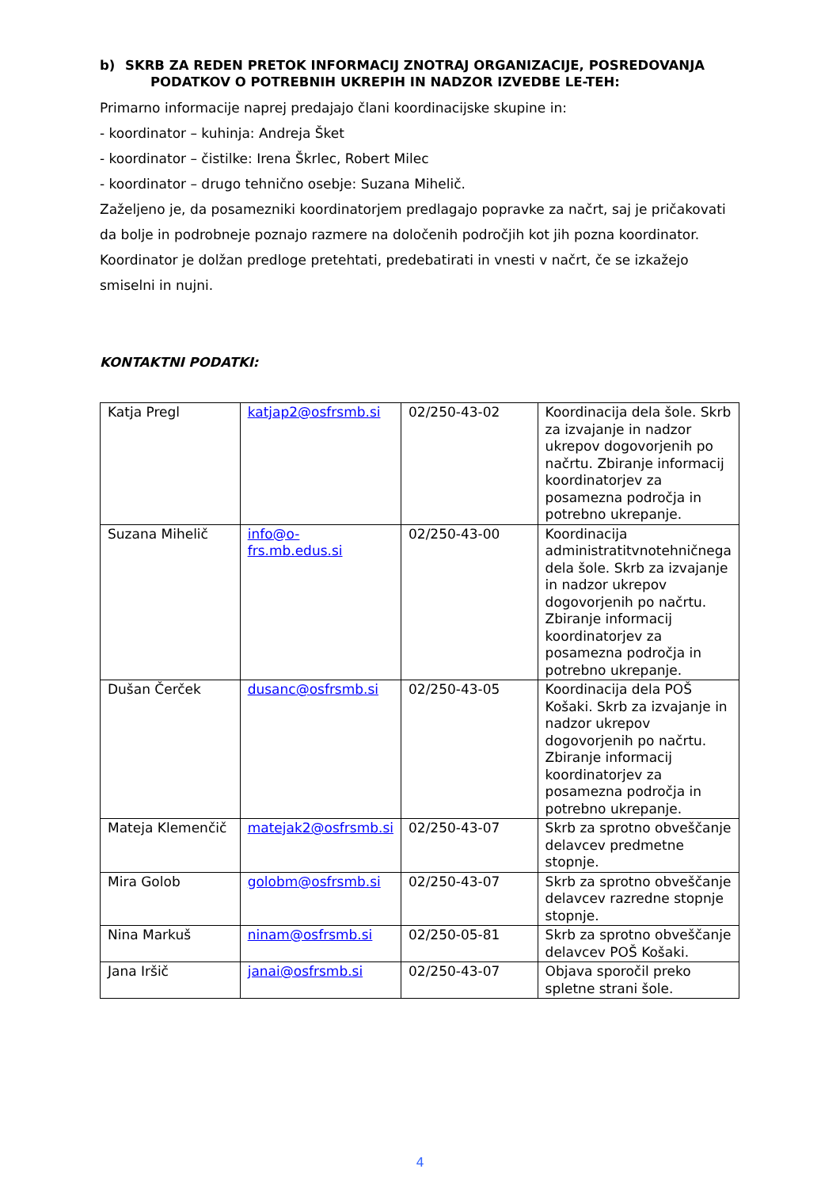b) SKRB ZA REDEN PRETOK INFORMACIJ ZNOTRAJ ORGANIZACIJE, POSREDOVANJA PODATKOV O POTREBNIH UKREPIH IN NADZOR IZVEDBE LE-TEH:
Primarno informacije naprej predajajo člani koordinacijske skupine in:
- koordinator – kuhinja: Andreja Šket
- koordinator – čistilke: Irena Škrlec, Robert Milec
- koordinator – drugo tehnično osebje: Suzana Mihelič.
Zaželjeno je, da posamezniki koordinatorjem predlagajo popravke za načrt, saj je pričakovati da bolje in podrobneje poznajo razmere na določenih področjih kot jih pozna koordinator. Koordinator je dolžan predloge pretehtati, predebatirati in vnesti v načrt, če se izkažejo smiselni in nujni.
KONTAKTNI PODATKI:
| Katja Pregl | katjap2@osfrsmb.si | 02/250-43-02 | Koordinacija dela šole. Skrb za izvajanje in nadzor ukrepov dogovorjenih po načrtu. Zbiranje informacij koordinatorjev za posamezna področja in potrebno ukrepanje. |
| Suzana Mihelič | info@o-frs.mb.edus.si | 02/250-43-00 | Koordinacija administratitvnotehničnega dela šole. Skrb za izvajanje in nadzor ukrepov dogovorjenih po načrtu. Zbiranje informacij koordinatorjev za posamezna področja in potrebno ukrepanje. |
| Dušan Čerček | dusanc@osfrsmb.si | 02/250-43-05 | Koordinacija dela POŠ Košaki. Skrb za izvajanje in nadzor ukrepov dogovorjenih po načrtu. Zbiranje informacij koordinatorjev za posamezna področja in potrebno ukrepanje. |
| Mateja Klemenčič | matejak2@osfrsmb.si | 02/250-43-07 | Skrb za sprotno obveščanje delavcev predmetne stopnje. |
| Mira Golob | golobm@osfrsmb.si | 02/250-43-07 | Skrb za sprotno obveščanje delavcev razredne stopnje stopnje. |
| Nina Markuš | ninam@osfrsmb.si | 02/250-05-81 | Skrb za sprotno obveščanje delavcev POŠ Košaki. |
| Jana Iršič | janai@osfrsmb.si | 02/250-43-07 | Objava sporočil preko spletne strani šole. |
4